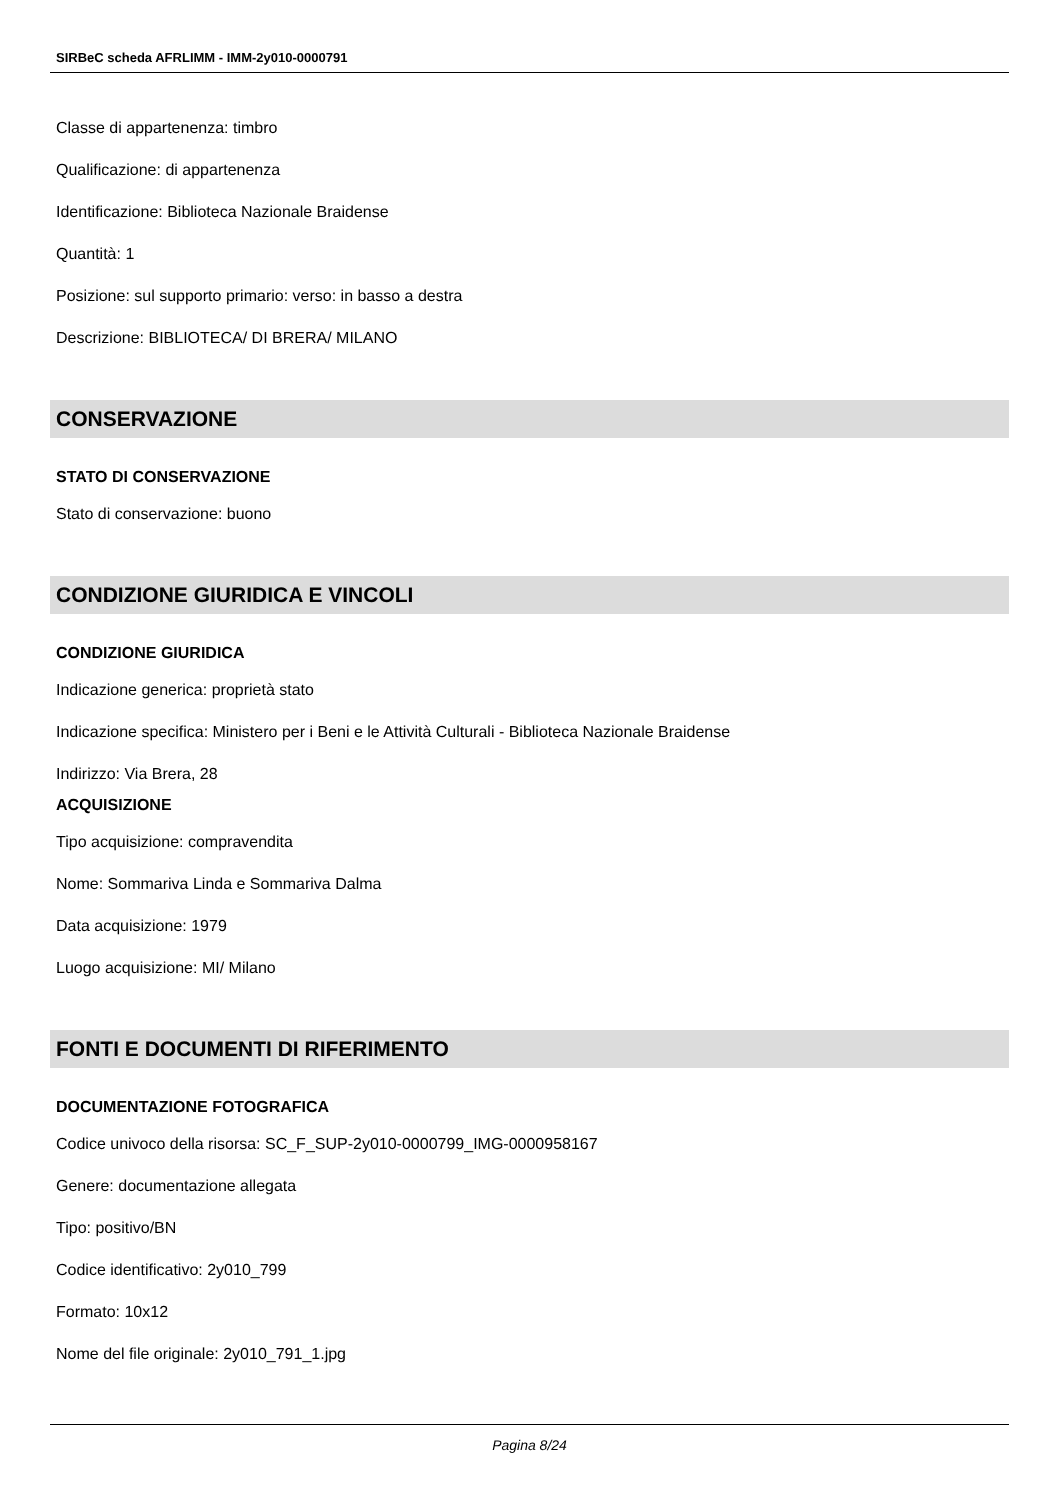SIRBeC scheda AFRLIMM - IMM-2y010-0000791
Classe di appartenenza: timbro
Qualificazione: di appartenenza
Identificazione: Biblioteca Nazionale Braidense
Quantità: 1
Posizione: sul supporto primario: verso: in basso a destra
Descrizione: BIBLIOTECA/ DI BRERA/ MILANO
CONSERVAZIONE
STATO DI CONSERVAZIONE
Stato di conservazione: buono
CONDIZIONE GIURIDICA E VINCOLI
CONDIZIONE GIURIDICA
Indicazione generica: proprietà stato
Indicazione specifica: Ministero per i Beni e le Attività Culturali - Biblioteca Nazionale Braidense
Indirizzo: Via Brera, 28
ACQUISIZIONE
Tipo acquisizione: compravendita
Nome: Sommariva Linda e Sommariva Dalma
Data acquisizione: 1979
Luogo acquisizione: MI/ Milano
FONTI E DOCUMENTI DI RIFERIMENTO
DOCUMENTAZIONE FOTOGRAFICA
Codice univoco della risorsa: SC_F_SUP-2y010-0000799_IMG-0000958167
Genere: documentazione allegata
Tipo: positivo/BN
Codice identificativo: 2y010_799
Formato: 10x12
Nome del file originale: 2y010_791_1.jpg
Pagina 8/24